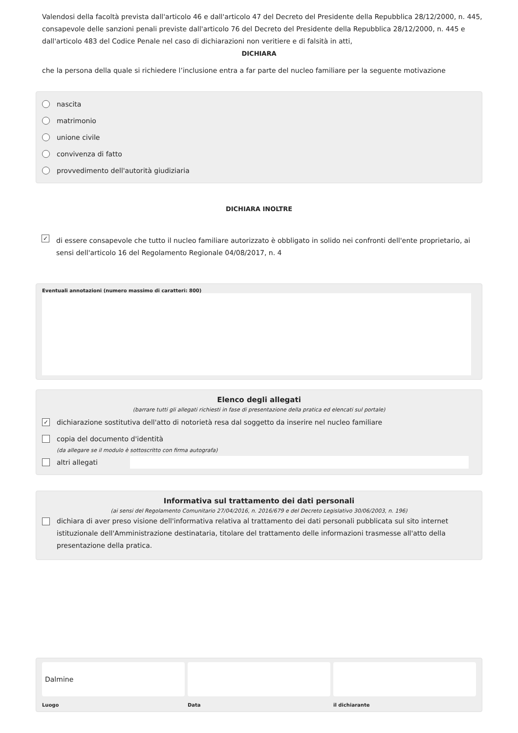Valendosi della facoltà prevista dall'articolo 46 e dall'articolo 47 del Decreto del Presidente della Repubblica 28/12/2000, n. 445, consapevole delle sanzioni penali previste dall'articolo 76 del Decreto del Presidente della Repubblica 28/12/2000, n. 445 e dall'articolo 483 del Codice Penale nel caso di dichiarazioni non veritiere e di falsità in atti,
DICHIARA
che la persona della quale si richiedere l’inclusione entra a far parte del nucleo familiare per la seguente motivazione
nascita
matrimonio
unione civile
convivenza di fatto
provvedimento dell'autorità giudiziaria
DICHIARA INOLTRE
✓
di essere consapevole che tutto il nucleo familiare autorizzato è obbligato in solido nei confronti dell'ente proprietario, ai sensi dell'articolo 16 del Regolamento Regionale 04/08/2017, n. 4
Eventuali annotazioni (numero massimo di caratteri: 800)
Elenco degli allegati
(barrare tutti gli allegati richiesti in fase di presentazione della pratica ed elencati sul portale)
✓ dichiarazione sostitutiva dell'atto di notorietà resa dal soggetto da inserire nel nucleo familiare
copia del documento d'identità
(da allegare se il modulo è sottoscritto con firma autografa)
altri allegati
Informativa sul trattamento dei dati personali
(ai sensi del Regolamento Comunitario 27/04/2016, n. 2016/679 e del Decreto Legislativo 30/06/2003, n. 196)
dichiara di aver preso visione dell'informativa relativa al trattamento dei dati personali pubblicata sul sito internet istituzionale dell'Amministrazione destinataria, titolare del trattamento delle informazioni trasmesse all'atto della presentazione della pratica.
Dalmine
Luogo
Data il dichiarante